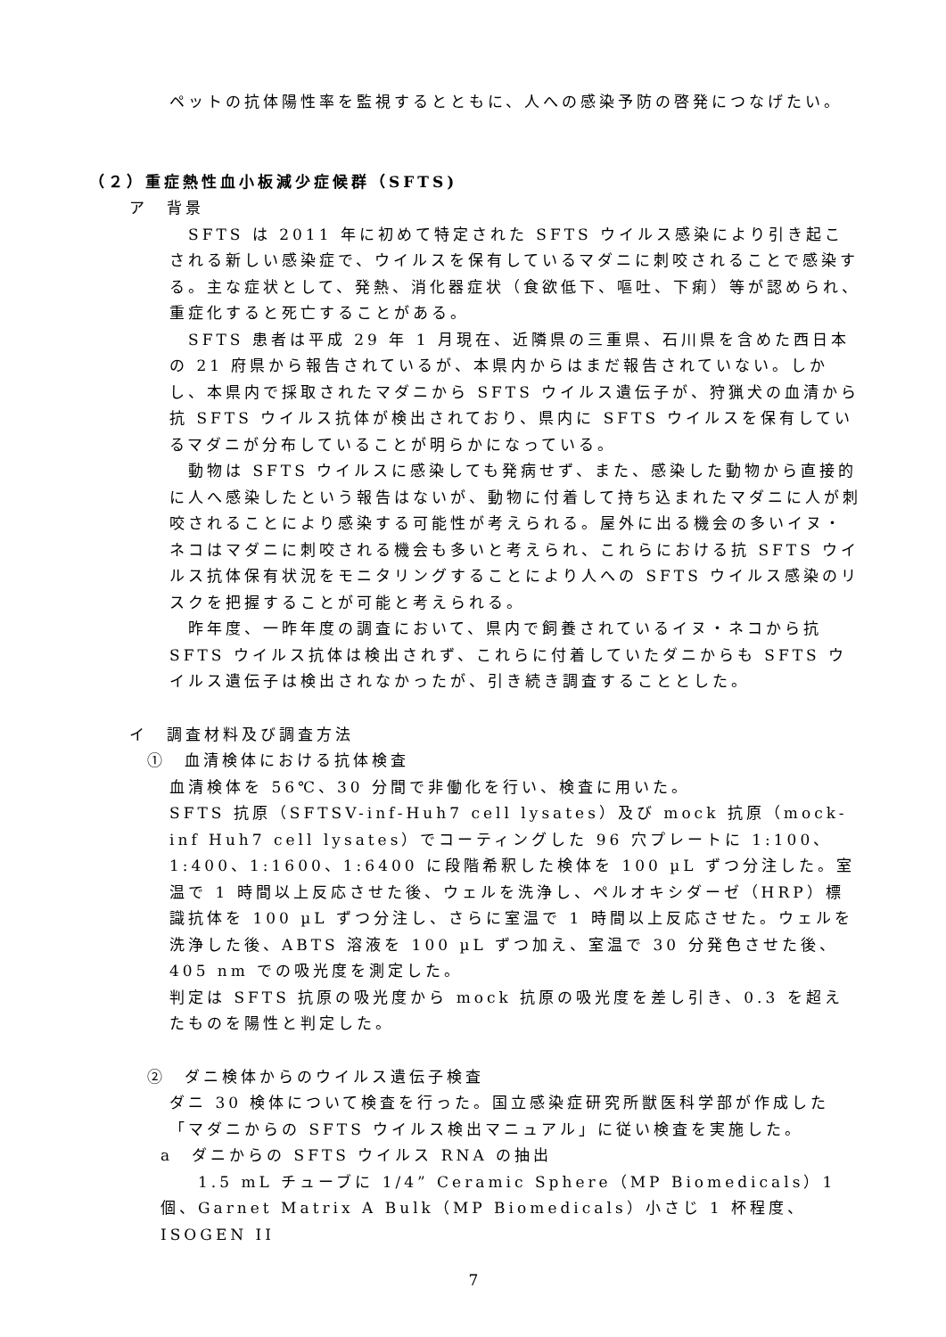ペットの抗体陽性率を監視するとともに、人への感染予防の啓発につなげたい。
（２）重症熱性血小板減少症候群（SFTS)
ア　背景
　SFTS は 2011 年に初めて特定された SFTS ウイルス感染により引き起こされる新しい感染症で、ウイルスを保有しているマダニに刺咬されることで感染する。主な症状として、発熱、消化器症状（食欲低下、嘔吐、下痢）等が認められ、重症化すると死亡することがある。
　SFTS 患者は平成 29 年 1 月現在、近隣県の三重県、石川県を含めた西日本の 21 府県から報告されているが、本県内からはまだ報告されていない。しかし、本県内で採取されたマダニから SFTS ウイルス遺伝子が、狩猟犬の血清から抗 SFTS ウイルス抗体が検出されており、県内に SFTS ウイルスを保有しているマダニが分布していることが明らかになっている。
　動物は SFTS ウイルスに感染しても発病せず、また、感染した動物から直接的に人へ感染したという報告はないが、動物に付着して持ち込まれたマダニに人が刺咬されることにより感染する可能性が考えられる。屋外に出る機会の多いイヌ・ネコはマダニに刺咬される機会も多いと考えられ、これらにおける抗 SFTS ウイルス抗体保有状況をモニタリングすることにより人への SFTS ウイルス感染のリスクを把握することが可能と考えられる。
　昨年度、一昨年度の調査において、県内で飼養されているイヌ・ネコから抗 SFTS ウイルス抗体は検出されず、これらに付着していたダニからも SFTS ウイルス遺伝子は検出されなかったが、引き続き調査することとした。
イ　調査材料及び調査方法
①　血清検体における抗体検査
血清検体を 56℃、30 分間で非働化を行い、検査に用いた。
SFTS 抗原（SFTSV-inf-Huh7 cell lysates）及び mock 抗原（mock-inf Huh7 cell lysates）でコーティングした 96 穴プレートに 1:100、1:400、1:1600、1:6400 に段階希釈した検体を 100 µL ずつ分注した。室温で 1 時間以上反応させた後、ウェルを洗浄し、ペルオキシダーゼ（HRP）標識抗体を 100 µL ずつ分注し、さらに室温で 1 時間以上反応させた。ウェルを洗浄した後、ABTS 溶液を 100 µL ずつ加え、室温で 30 分発色させた後、405 nm での吸光度を測定した。
判定は SFTS 抗原の吸光度から mock 抗原の吸光度を差し引き、0.3 を超えたものを陽性と判定した。
②　ダニ検体からのウイルス遺伝子検査
ダニ 30 検体について検査を行った。国立感染症研究所獣医科学部が作成した「マダニからの SFTS ウイルス検出マニュアル」に従い検査を実施した。
a　ダニからの SFTS ウイルス RNA の抽出
　　1.5 mL チューブに 1/4” Ceramic Sphere（MP Biomedicals）1 個、Garnet Matrix A Bulk（MP Biomedicals）小さじ 1 杯程度、ISOGEN II
7